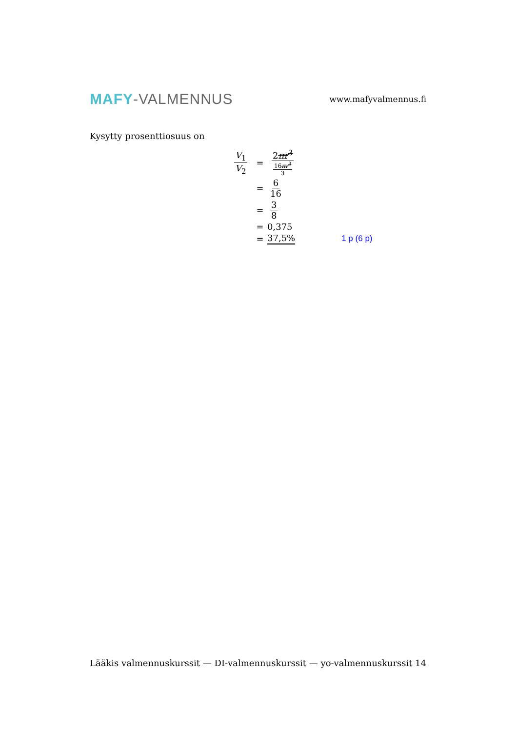MAFY-VALMENNUS
www.mafyvalmennus.fi
Kysytty prosenttiosuus on
V<sub>1</sub> V<sub>2</sub>
= 2πr<sup>3</sup> 16πr<sup>3</sup> 3
= 6 16
= 3 8
= 0,375
= 37,5% 1 p (6 p)
Lääkis valmennuskurssit — DI-valmennuskurssit — yo-valmennuskurssit 14